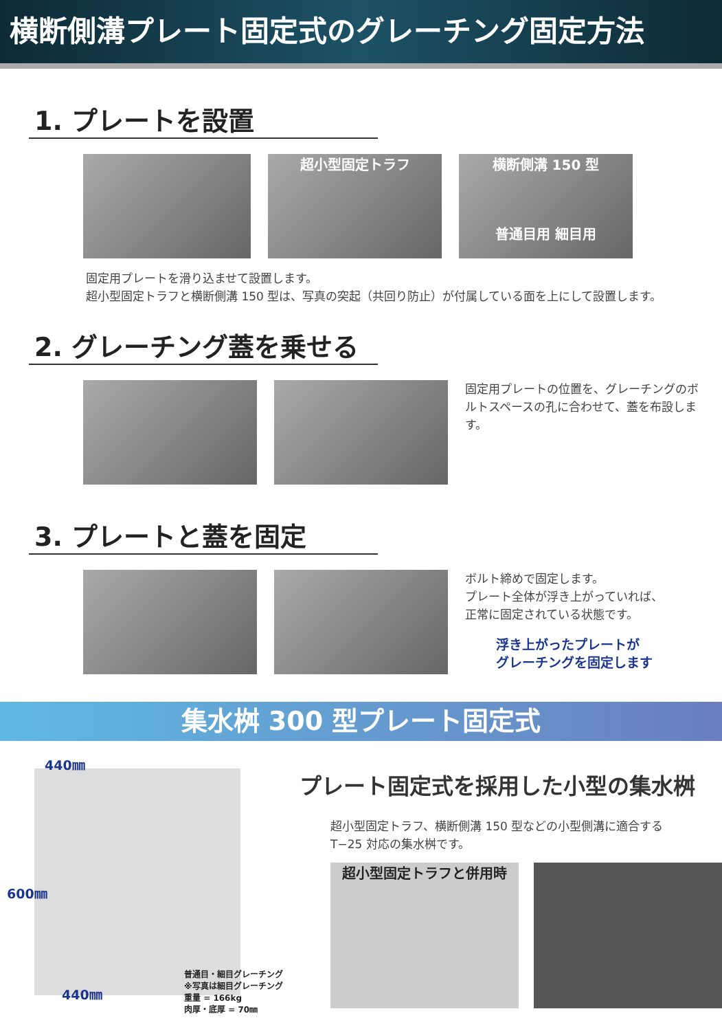横断側溝プレート固定式のグレーチング固定方法
1. プレートを設置
超小型固定トラフ 横断側溝 150 型
普通目用 細目用
固定用プレートを滑り込ませて設置します。
超小型固定トラフと横断側溝 150 型は、写真の突起（共回り防止）が付属している面を上にして設置します。
2. グレーチング蓋を乗せる
固定用プレートの位置を、グレーチングのボルトスペースの孔に合わせて、蓋を布設します。
3. プレートと蓋を固定
ボルト締めで固定します。
プレート全体が浮き上がっていれば、
正常に固定されている状態です。
浮き上がったプレートが
グレーチングを固定します
集水桝 300 型プレート固定式
440㎜
600㎜
440㎜
普通目・細目グレーチング
※写真は細目グレーチング
重量 = 166kg
肉厚・底厚 = 70㎜
プレート固定式を採用した小型の集水桝
超小型固定トラフ、横断側溝 150 型などの小型側溝に適合する
T−25 対応の集水桝です。
超小型固定トラフと併用時